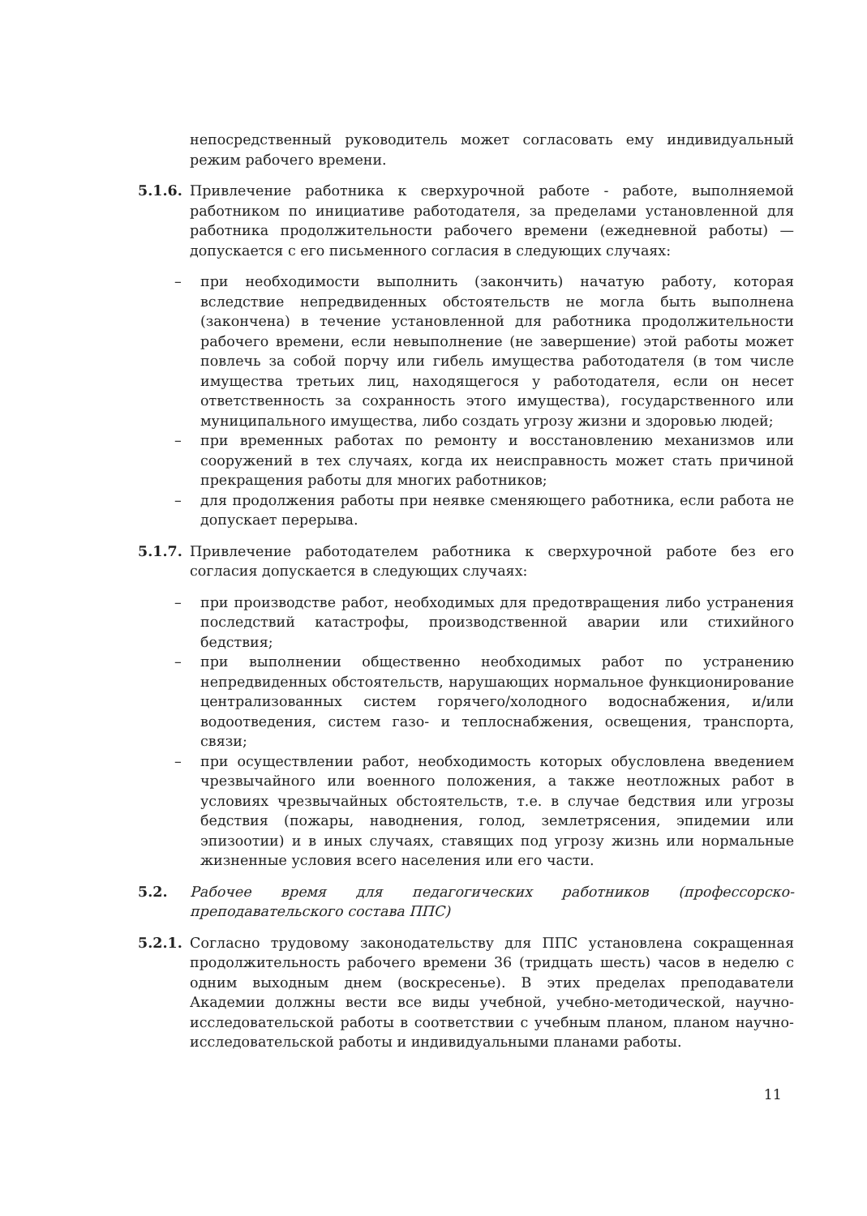непосредственный руководитель может согласовать ему индивидуальный режим рабочего времени.
5.1.6. Привлечение работника к сверхурочной работе - работе, выполняемой работником по инициативе работодателя, за пределами установленной для работника продолжительности рабочего времени (ежедневной работы) — допускается с его письменного согласия в следующих случаях:
– при необходимости выполнить (закончить) начатую работу, которая вследствие непредвиденных обстоятельств не могла быть выполнена (закончена) в течение установленной для работника продолжительности рабочего времени, если невыполнение (не завершение) этой работы может повлечь за собой порчу или гибель имущества работодателя (в том числе имущества третьих лиц, находящегося у работодателя, если он несет ответственность за сохранность этого имущества), государственного или муниципального имущества, либо создать угрозу жизни и здоровью людей;
– при временных работах по ремонту и восстановлению механизмов или сооружений в тех случаях, когда их неисправность может стать причиной прекращения работы для многих работников;
– для продолжения работы при неявке сменяющего работника, если работа не допускает перерыва.
5.1.7. Привлечение работодателем работника к сверхурочной работе без его согласия допускается в следующих случаях:
– при производстве работ, необходимых для предотвращения либо устранения последствий катастрофы, производственной аварии или стихийного бедствия;
– при выполнении общественно необходимых работ по устранению непредвиденных обстоятельств, нарушающих нормальное функционирование централизованных систем горячего/холодного водоснабжения, и/или водоотведения, систем газо- и теплоснабжения, освещения, транспорта, связи;
– при осуществлении работ, необходимость которых обусловлена введением чрезвычайного или военного положения, а также неотложных работ в условиях чрезвычайных обстоятельств, т.е. в случае бедствия или угрозы бедствия (пожары, наводнения, голод, землетрясения, эпидемии или эпизоотии) и в иных случаях, ставящих под угрозу жизнь или нормальные жизненные условия всего населения или его части.
5.2. Рабочее время для педагогических работников (профессорско-преподавательского состава ППС)
5.2.1. Согласно трудовому законодательству для ППС установлена сокращенная продолжительность рабочего времени 36 (тридцать шесть) часов в неделю с одним выходным днем (воскресенье). В этих пределах преподаватели Академии должны вести все виды учебной, учебно-методической, научно-исследовательской работы в соответствии с учебным планом, планом научно-исследовательской работы и индивидуальными планами работы.
11